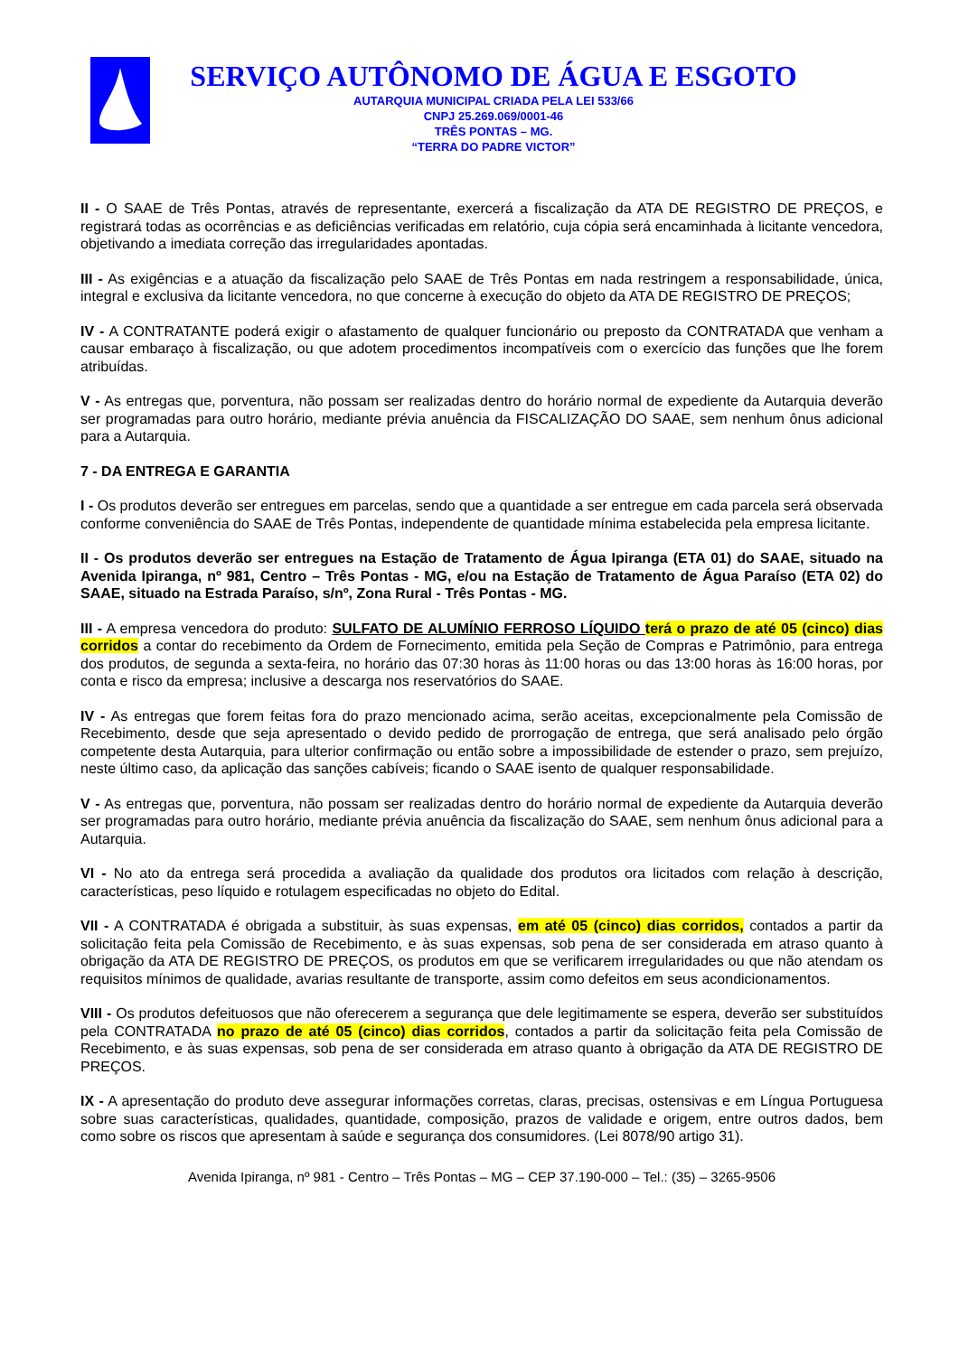SERVIÇO AUTÔNOMO DE ÁGUA E ESGOTO
AUTARQUIA MUNICIPAL CRIADA PELA LEI 533/66
CNPJ 25.269.069/0001-46
TRÊS PONTAS – MG.
“TERRA DO PADRE VICTOR”
II - O SAAE de Três Pontas, através de representante, exercerá a fiscalização da ATA DE REGISTRO DE PREÇOS, e registrará todas as ocorrências e as deficiências verificadas em relatório, cuja cópia será encaminhada à licitante vencedora, objetivando a imediata correção das irregularidades apontadas.
III - As exigências e a atuação da fiscalização pelo SAAE de Três Pontas em nada restringem a responsabilidade, única, integral e exclusiva da licitante vencedora, no que concerne à execução do objeto da ATA DE REGISTRO DE PREÇOS;
IV - A CONTRATANTE poderá exigir o afastamento de qualquer funcionário ou preposto da CONTRATADA que venham a causar embaraço à fiscalização, ou que adotem procedimentos incompatíveis com o exercício das funções que lhe forem atribuídas.
V - As entregas que, porventura, não possam ser realizadas dentro do horário normal de expediente da Autarquia deverão ser programadas para outro horário, mediante prévia anuência da FISCALIZAÇÃO DO SAAE, sem nenhum ônus adicional para a Autarquia.
7 - DA ENTREGA E GARANTIA
I - Os produtos deverão ser entregues em parcelas, sendo que a quantidade a ser entregue em cada parcela será observada conforme conveniência do SAAE de Três Pontas, independente de quantidade mínima estabelecida pela empresa licitante.
II - Os produtos deverão ser entregues na Estação de Tratamento de Água Ipiranga (ETA 01) do SAAE, situado na Avenida Ipiranga, nº 981, Centro – Três Pontas - MG, e/ou na Estação de Tratamento de Água Paraíso (ETA 02) do SAAE, situado na Estrada Paraíso, s/nº, Zona Rural - Três Pontas - MG.
III - A empresa vencedora do produto: SULFATO DE ALUMÍNIO FERROSO LÍQUIDO terá o prazo de até 05 (cinco) dias corridos a contar do recebimento da Ordem de Fornecimento, emitida pela Seção de Compras e Patrimônio, para entrega dos produtos, de segunda a sexta-feira, no horário das 07:30 horas às 11:00 horas ou das 13:00 horas às 16:00 horas, por conta e risco da empresa; inclusive a descarga nos reservatórios do SAAE.
IV - As entregas que forem feitas fora do prazo mencionado acima, serão aceitas, excepcionalmente pela Comissão de Recebimento, desde que seja apresentado o devido pedido de prorrogação de entrega, que será analisado pelo órgão competente desta Autarquia, para ulterior confirmação ou então sobre a impossibilidade de estender o prazo, sem prejuízo, neste último caso, da aplicação das sanções cabíveis; ficando o SAAE isento de qualquer responsabilidade.
V - As entregas que, porventura, não possam ser realizadas dentro do horário normal de expediente da Autarquia deverão ser programadas para outro horário, mediante prévia anuência da fiscalização do SAAE, sem nenhum ônus adicional para a Autarquia.
VI - No ato da entrega será procedida a avaliação da qualidade dos produtos ora licitados com relação à descrição, características, peso líquido e rotulagem especificadas no objeto do Edital.
VII - A CONTRATADA é obrigada a substituir, às suas expensas, em até 05 (cinco) dias corridos, contados a partir da solicitação feita pela Comissão de Recebimento, e às suas expensas, sob pena de ser considerada em atraso quanto à obrigação da ATA DE REGISTRO DE PREÇOS, os produtos em que se verificarem irregularidades ou que não atendam os requisitos mínimos de qualidade, avarias resultante de transporte, assim como defeitos em seus acondicionamentos.
VIII - Os produtos defeituosos que não oferecerem a segurança que dele legitimamente se espera, deverão ser substituídos pela CONTRATADA no prazo de até 05 (cinco) dias corridos, contados a partir da solicitação feita pela Comissão de Recebimento, e às suas expensas, sob pena de ser considerada em atraso quanto à obrigação da ATA DE REGISTRO DE PREÇOS.
IX - A apresentação do produto deve assegurar informações corretas, claras, precisas, ostensivas e em Língua Portuguesa sobre suas características, qualidades, quantidade, composição, prazos de validade e origem, entre outros dados, bem como sobre os riscos que apresentam à saúde e segurança dos consumidores. (Lei 8078/90 artigo 31).
Avenida Ipiranga, nº 981 - Centro – Três Pontas – MG – CEP 37.190-000 – Tel.: (35) – 3265-9506